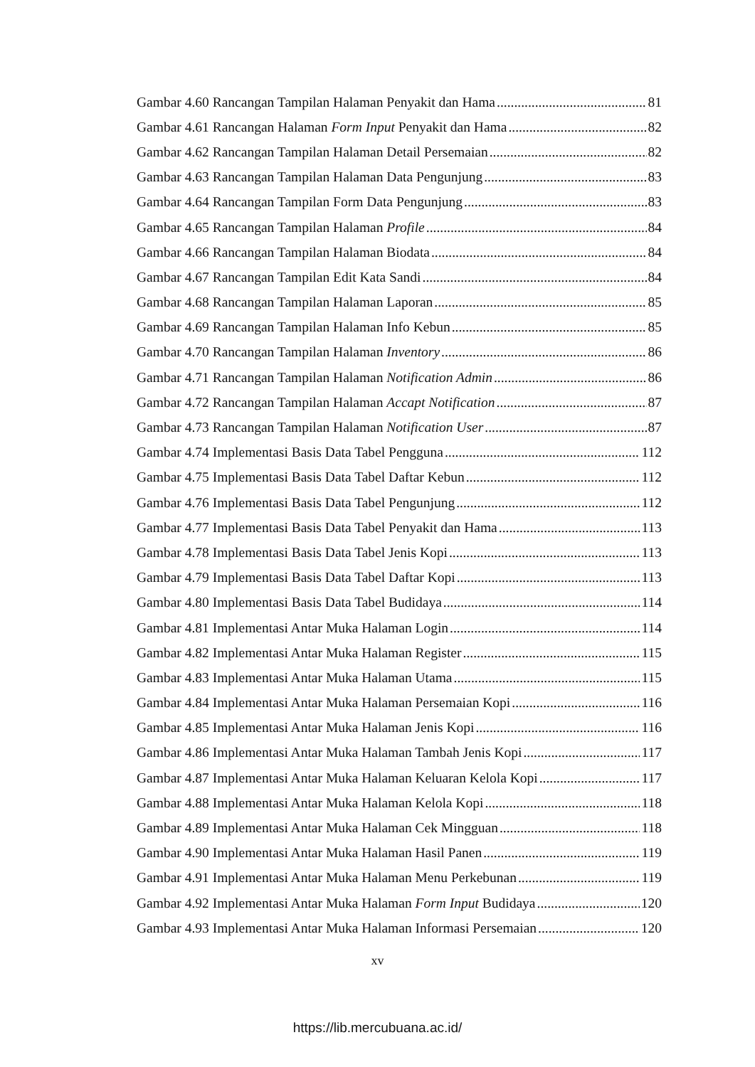Gambar 4.60 Rancangan Tampilan Halaman Penyakit dan Hama 81
Gambar 4.61 Rancangan Halaman Form Input Penyakit dan Hama 82
Gambar 4.62 Rancangan Tampilan Halaman Detail Persemaian 82
Gambar 4.63 Rancangan Tampilan Halaman Data Pengunjung 83
Gambar 4.64 Rancangan Tampilan Form Data Pengunjung 83
Gambar 4.65 Rancangan Tampilan Halaman Profile 84
Gambar 4.66 Rancangan Tampilan Halaman Biodata 84
Gambar 4.67 Rancangan Tampilan Edit Kata Sandi 84
Gambar 4.68 Rancangan Tampilan Halaman Laporan 85
Gambar 4.69 Rancangan Tampilan Halaman Info Kebun 85
Gambar 4.70 Rancangan Tampilan Halaman Inventory 86
Gambar 4.71 Rancangan Tampilan Halaman Notification Admin 86
Gambar 4.72 Rancangan Tampilan Halaman Accapt Notification 87
Gambar 4.73 Rancangan Tampilan Halaman Notification User 87
Gambar 4.74 Implementasi Basis Data Tabel Pengguna 112
Gambar 4.75 Implementasi Basis Data Tabel Daftar Kebun 112
Gambar 4.76 Implementasi Basis Data Tabel Pengunjung 112
Gambar 4.77 Implementasi Basis Data Tabel Penyakit dan Hama 113
Gambar 4.78 Implementasi Basis Data Tabel Jenis Kopi 113
Gambar 4.79 Implementasi Basis Data Tabel Daftar Kopi 113
Gambar 4.80 Implementasi Basis Data Tabel Budidaya 114
Gambar 4.81 Implementasi Antar Muka Halaman Login 114
Gambar 4.82 Implementasi Antar Muka Halaman Register 115
Gambar 4.83 Implementasi Antar Muka Halaman Utama 115
Gambar 4.84 Implementasi Antar Muka Halaman Persemaian Kopi 116
Gambar 4.85 Implementasi Antar Muka Halaman Jenis Kopi 116
Gambar 4.86 Implementasi Antar Muka Halaman Tambah Jenis Kopi 117
Gambar 4.87 Implementasi Antar Muka Halaman Keluaran Kelola Kopi 117
Gambar 4.88 Implementasi Antar Muka Halaman Kelola Kopi 118
Gambar 4.89 Implementasi Antar Muka Halaman Cek Mingguan 118
Gambar 4.90 Implementasi Antar Muka Halaman Hasil Panen 119
Gambar 4.91 Implementasi Antar Muka Halaman Menu Perkebunan 119
Gambar 4.92 Implementasi Antar Muka Halaman Form Input Budidaya 120
Gambar 4.93 Implementasi Antar Muka Halaman Informasi Persemaian 120
xv
https://lib.mercubuana.ac.id/